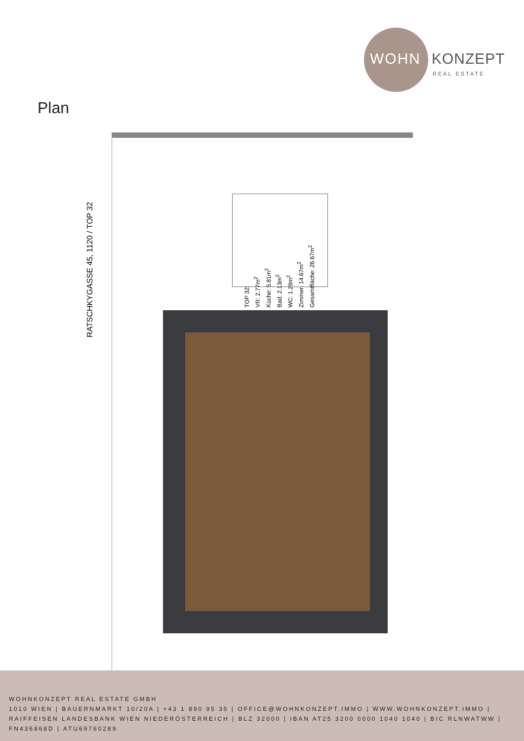WOHN KONZEPT
REAL ESTATE
Plan
RATSCHKYGASSE 45, 1120 / TOP 32
TOP 32:
VR: 2.77m<sup>2</sup>
Küche: 5.81m<sup>2</sup>
Bad: 2.13m<sup>2</sup>
WC: 1.29m<sup>2</sup>
Zimmer: 14.67m<sup>2</sup>
Gesamtfläche: 26.67m<sup>2</sup>
WOHNKONZEPT REAL ESTATE GMBH
1010 WIEN | BAUERNMARKT 10/20A | +43 1 890 95 35 | OFFICE@WOHNKONZEPT.IMMO | WWW.WOHNKONZEPT.IMMO | RAIFFEISEN LANDESBANK WIEN NIEDERÖSTERREICH | BLZ 32000 | IBAN AT25 3200 0000 1040 1040 | BIC RLNWATWW | FN436868D | ATU69760289